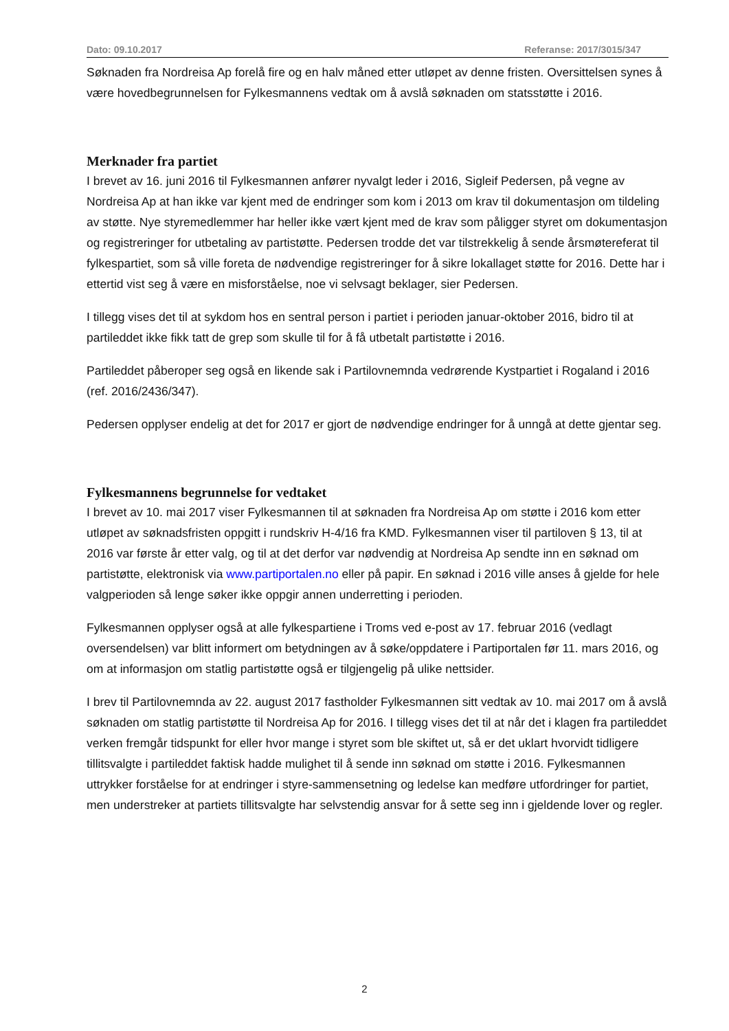Dato: 09.10.2017 Referanse: 2017/3015/347
Søknaden fra Nordreisa Ap forelå fire og en halv måned etter utløpet av denne fristen. Oversittelsen synes å være hovedbegrunnelsen for Fylkesmannens vedtak om å avslå søknaden om statsstøtte i 2016.
Merknader fra partiet
I brevet av 16. juni 2016 til Fylkesmannen anfører nyvalgt leder i 2016, Sigleif Pedersen, på vegne av Nordreisa Ap at han ikke var kjent med de endringer som kom i 2013 om krav til dokumentasjon om tildeling av støtte. Nye styremedlemmer har heller ikke vært kjent med de krav som påligger styret om dokumentasjon og registreringer for utbetaling av partistøtte. Pedersen trodde det var tilstrekkelig å sende årsmøtereferat til fylkespartiet, som så ville foreta de nødvendige registreringer for å sikre lokallaget støtte for 2016. Dette har i ettertid vist seg å være en misforståelse, noe vi selvsagt beklager, sier Pedersen.
I tillegg vises det til at sykdom hos en sentral person i partiet i perioden januar-oktober 2016, bidro til at partileddet ikke fikk tatt de grep som skulle til for å få utbetalt partistøtte i 2016.
Partileddet påberoper seg også en likende sak i Partilovnemnda vedrørende Kystpartiet i Rogaland i 2016 (ref. 2016/2436/347).
Pedersen opplyser endelig at det for 2017 er gjort de nødvendige endringer for å unngå at dette gjentar seg.
Fylkesmannens begrunnelse for vedtaket
I brevet av 10. mai 2017 viser Fylkesmannen til at søknaden fra Nordreisa Ap om støtte i 2016 kom etter utløpet av søknadsfristen oppgitt i rundskriv H-4/16 fra KMD. Fylkesmannen viser til partiloven § 13, til at 2016 var første år etter valg, og til at det derfor var nødvendig at Nordreisa Ap sendte inn en søknad om partistøtte, elektronisk via www.partiportalen.no eller på papir. En søknad i 2016 ville anses å gjelde for hele valgperioden så lenge søker ikke oppgir annen underretting i perioden.
Fylkesmannen opplyser også at alle fylkespartiene i Troms ved e-post av 17. februar 2016 (vedlagt oversendelsen) var blitt informert om betydningen av å søke/oppdatere i Partiportalen før 11. mars 2016, og om at informasjon om statlig partistøtte også er tilgjengelig på ulike nettsider.
I brev til Partilovnemnda av 22. august 2017 fastholder Fylkesmannen sitt vedtak av 10. mai 2017 om å avslå søknaden om statlig partistøtte til Nordreisa Ap for 2016. I tillegg vises det til at når det i klagen fra partileddet verken fremgår tidspunkt for eller hvor mange i styret som ble skiftet ut, så er det uklart hvorvidt tidligere tillitsvalgte i partileddet faktisk hadde mulighet til å sende inn søknad om støtte i 2016. Fylkesmannen uttrykker forståelse for at endringer i styre-sammensetning og ledelse kan medføre utfordringer for partiet, men understreker at partiets tillitsvalgte har selvstendig ansvar for å sette seg inn i gjeldende lover og regler.
2